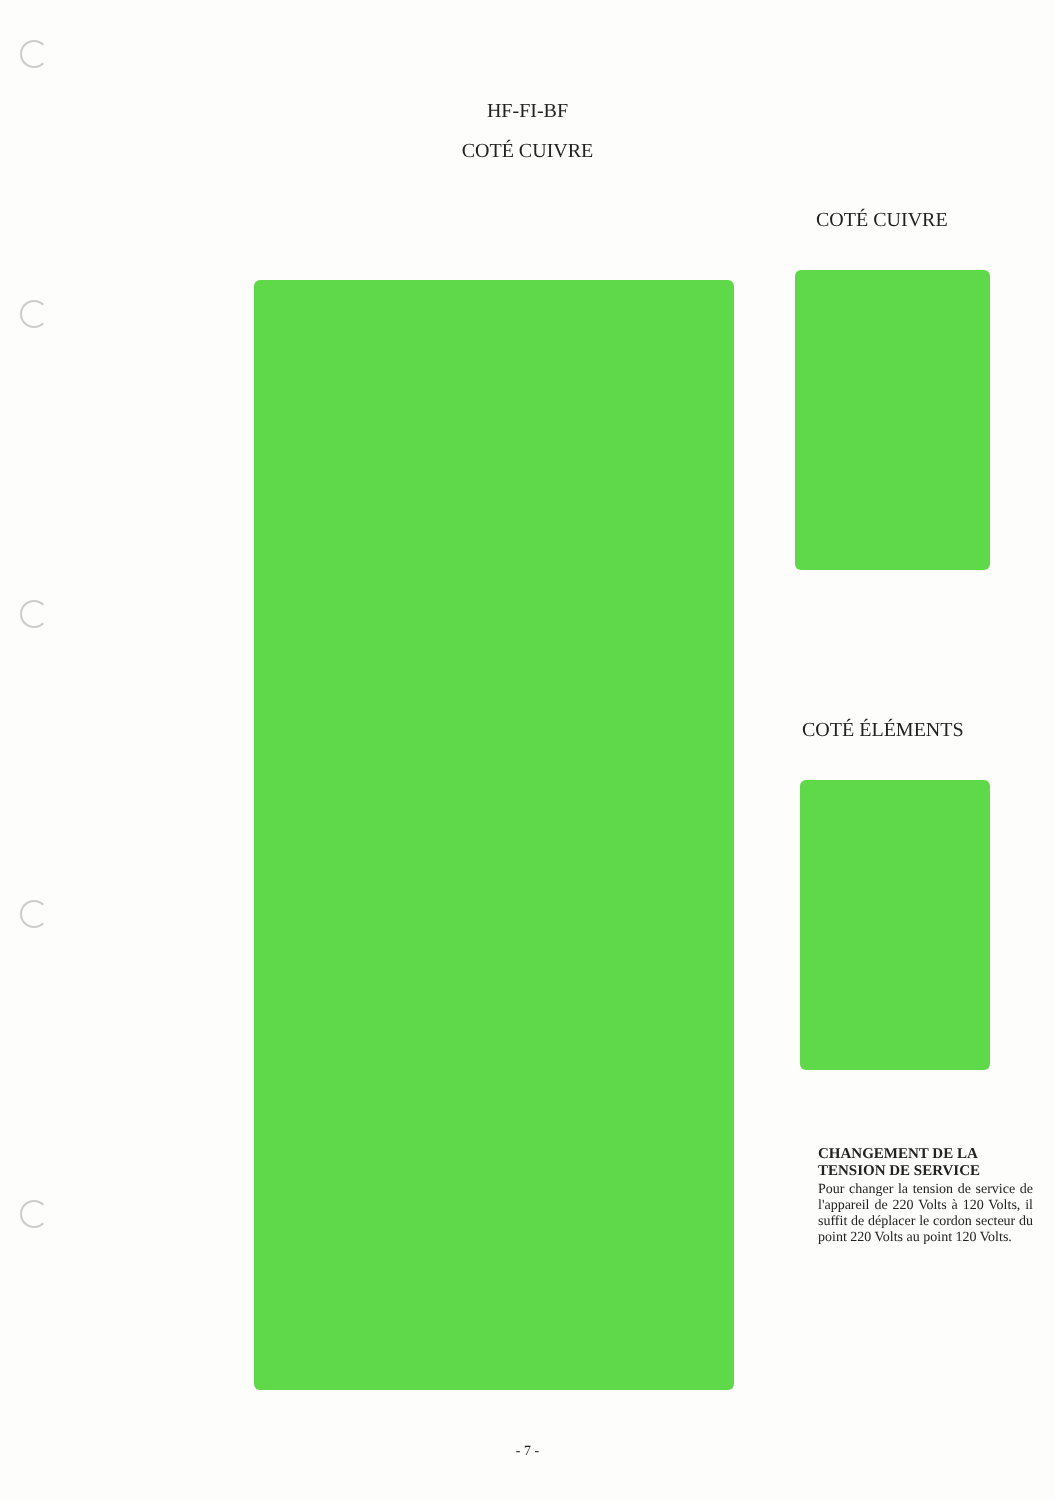HF-FI-BF
COTÉ CUIVRE
COTÉ CUIVRE
COTÉ ÉLÉMENTS
CHANGEMENT DE LA TENSION DE SERVICE
Pour changer la tension de service de l'appareil de 220 Volts à 120 Volts, il suffit de déplacer le cordon secteur du point 220 Volts au point 120 Volts.
- 7 -